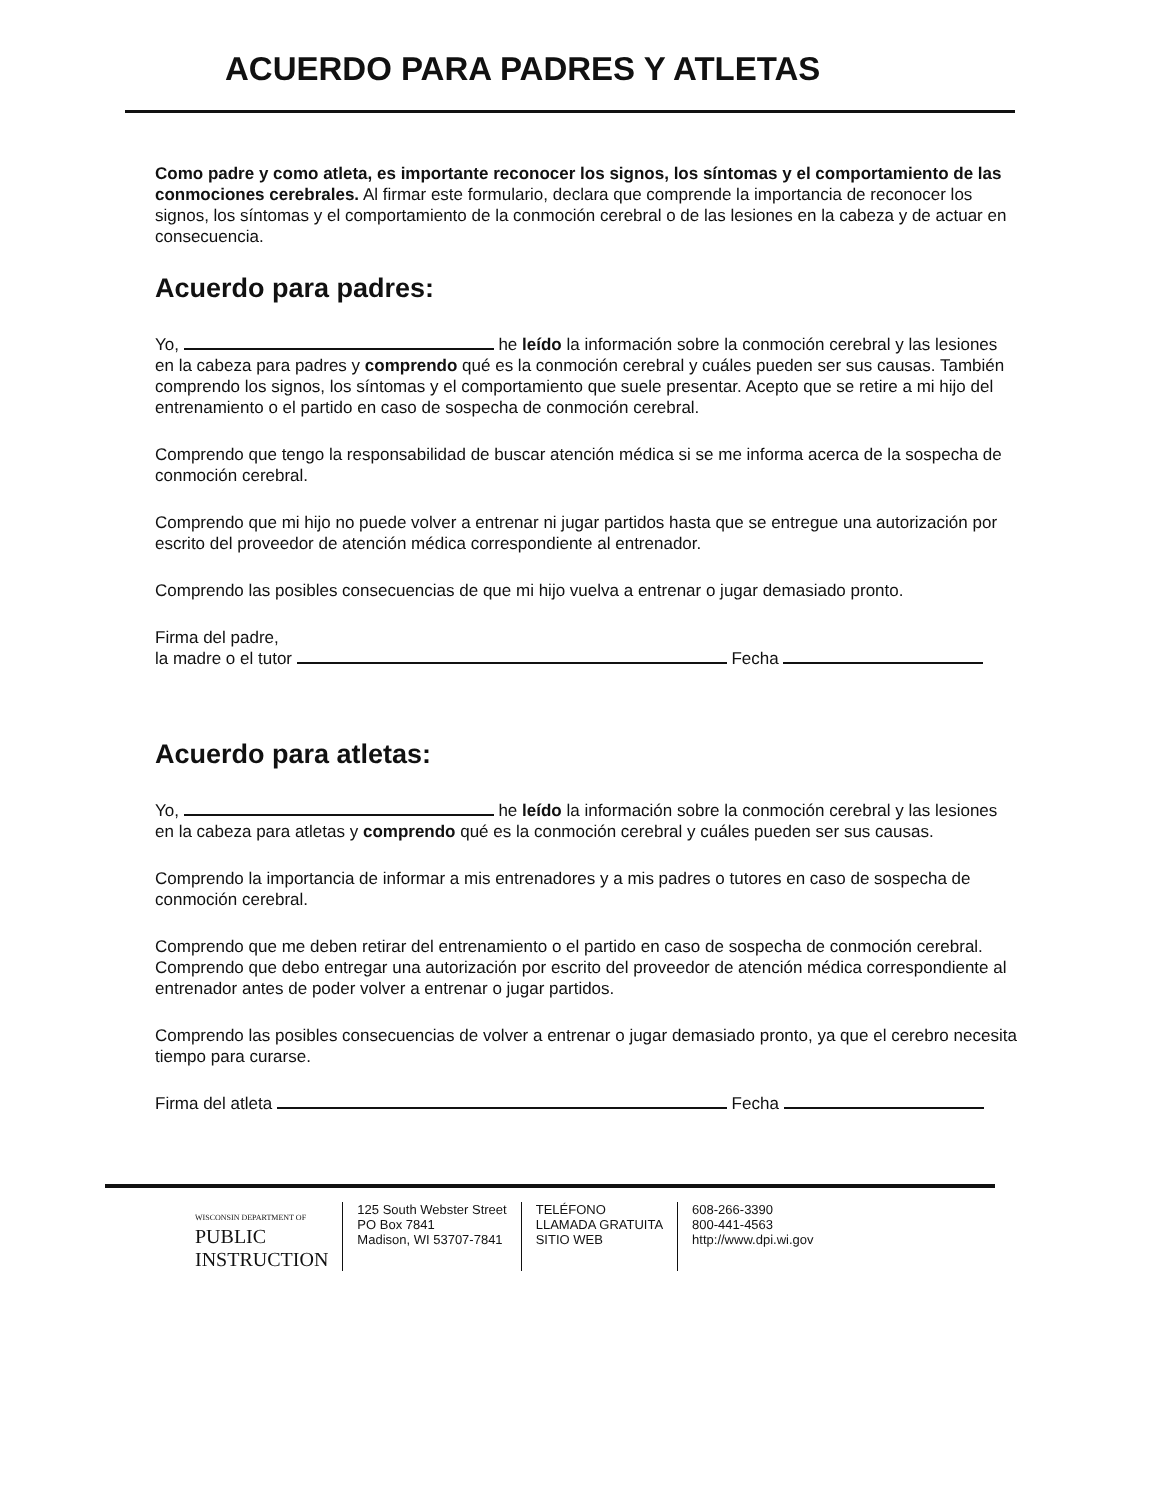ACUERDO PARA PADRES Y ATLETAS
Como padre y como atleta, es importante reconocer los signos, los síntomas y el comportamiento de las conmociones cerebrales. Al firmar este formulario, declara que comprende la importancia de reconocer los signos, los síntomas y el comportamiento de la conmoción cerebral o de las lesiones en la cabeza y de actuar en consecuencia.
Acuerdo para padres:
Yo, he leído la información sobre la conmoción cerebral y las lesiones en la cabeza para padres y comprendo qué es la conmoción cerebral y cuáles pueden ser sus causas. También comprendo los signos, los síntomas y el comportamiento que suele presentar. Acepto que se retire a mi hijo del entrenamiento o el partido en caso de sospecha de conmoción cerebral.
Comprendo que tengo la responsabilidad de buscar atención médica si se me informa acerca de la sospecha de conmoción cerebral.
Comprendo que mi hijo no puede volver a entrenar ni jugar partidos hasta que se entregue una autorización por escrito del proveedor de atención médica correspondiente al entrenador.
Comprendo las posibles consecuencias de que mi hijo vuelva a entrenar o jugar demasiado pronto.
Firma del padre,
la madre o el tutor Fecha
Acuerdo para atletas:
Yo, he leído la información sobre la conmoción cerebral y las lesiones en la cabeza para atletas y comprendo qué es la conmoción cerebral y cuáles pueden ser sus causas.
Comprendo la importancia de informar a mis entrenadores y a mis padres o tutores en caso de sospecha de conmoción cerebral.
Comprendo que me deben retirar del entrenamiento o el partido en caso de sospecha de conmoción cerebral. Comprendo que debo entregar una autorización por escrito del proveedor de atención médica correspondiente al entrenador antes de poder volver a entrenar o jugar partidos.
Comprendo las posibles consecuencias de volver a entrenar o jugar demasiado pronto, ya que el cerebro necesita tiempo para curarse.
Firma del atleta Fecha
WISCONSIN DEPARTMENT OF
PUBLIC
INSTRUCTION
125 South Webster Street
PO Box 7841
Madison, WI 53707-7841
TELÉFONO
LLAMADA GRATUITA
SITIO WEB
608-266-3390
800-441-4563
http://www.dpi.wi.gov